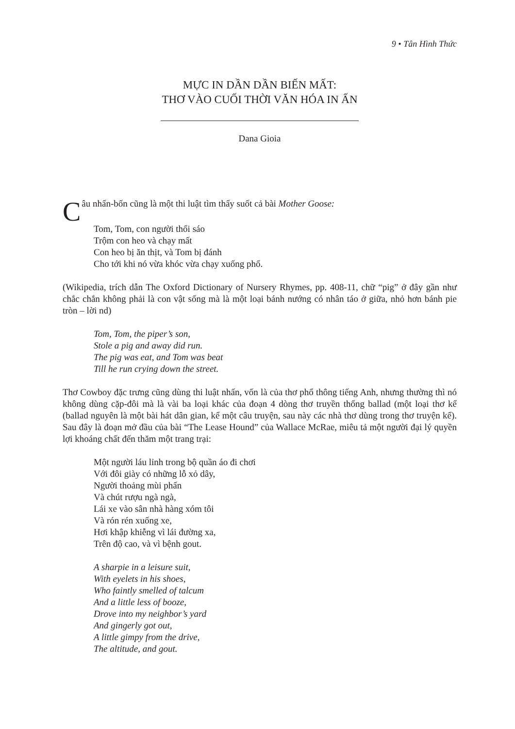9 • Tân Hình Thức
MỰC IN DẦN DẦN BIẾN MẤT:
THƠ VÀO CUỐI THỜI VĂN HÓA IN ẤN
Dana Gioia
Câu nhấn-bốn cũng là một thi luật tìm thấy suốt cả bài Mother Goose:
Tom, Tom, con người thổi sáo
Trộm con heo và chạy mất
Con heo bị ăn thịt, và Tom bị đánh
Cho tới khi nó vừa khóc vừa chạy xuống phố.
(Wikipedia, trích dẫn The Oxford Dictionary of Nursery Rhymes, pp. 408-11, chữ “pig” ở đây gần như chắc chắn không phải là con vật sống mà là một loại bánh nướng có nhân táo ở giữa, nhỏ hơn bánh pie tròn – lời nd)
Tom, Tom, the piper’s son,
Stole a pig and away did run.
The pig was eat, and Tom was beat
Till he run crying down the street.
Thơ Cowboy đặc trưng cũng dùng thi luật nhấn, vốn là của thơ phổ thông tiếng Anh, nhưng thường thì nó không dùng cặp-đôi mà là vài ba loại khác của đoạn 4 dòng thơ truyền thống ballad (một loại thơ kể (ballad nguyên là một bài hát dân gian, kể một câu truyện, sau này các nhà thơ dùng trong thơ truyện kể). Sau đây là đoạn mở đầu của bài “The Lease Hound” của Wallace McRae, miêu tả một người đại lý quyền lợi khoáng chất đến thăm một trang trại:
Một người láu lỉnh trong bộ quần áo đi chơi
Với đôi giày có những lỗ xỏ dây,
Người thoảng mùi phấn
Và chút rượu ngà ngà,
Lái xe vào sân nhà hàng xóm tôi
Và rón rén xuống xe,
Hơi khập khiễng vì lái đường xa,
Trên độ cao, và vì bệnh gout.
A sharpie in a leisure suit,
With eyelets in his shoes,
Who faintly smelled of talcum
And a little less of booze,
Drove into my neighbor’s yard
And gingerly got out,
A little gimpy from the drive,
The altitude, and gout.